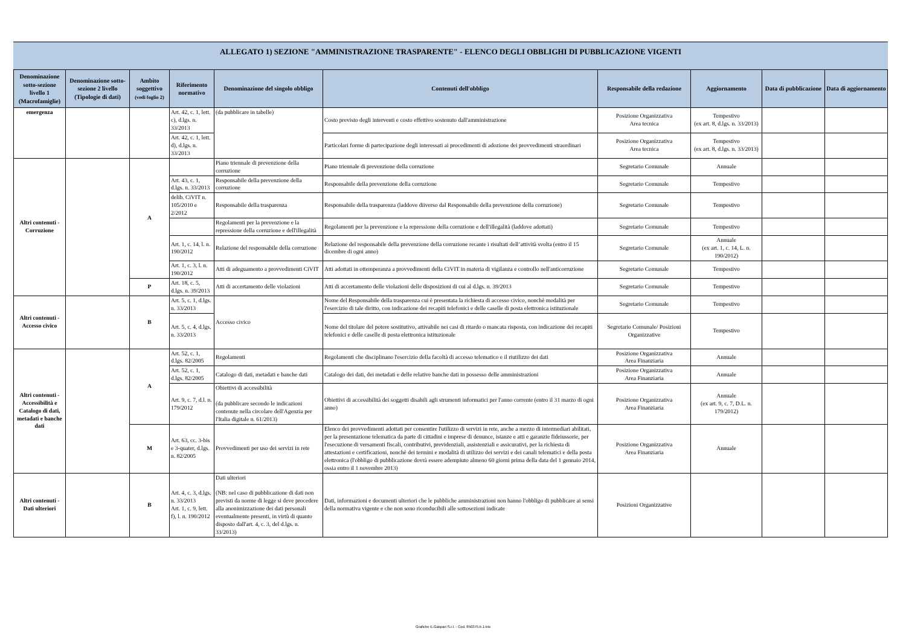ALLEGATO 1) SEZIONE "AMMINISTRAZIONE TRASPARENTE" - ELENCO DEGLI OBBLIGHI DI PUBBLICAZIONE VIGENTI
| Denominazione sotto-sezione livello 1 (Macrofamiglie) | Denominazione sotto-sezione 2 livello (Tipologie di dati) | Ambito soggettivo (vedi foglio 2) | Riferimento normativo | Denominazione del singolo obbligo | Contenuti dell'obbligo | Responsabile della redazione | Aggiornamento | Data di pubblicazione | Data di aggiornamento |
| --- | --- | --- | --- | --- | --- | --- | --- | --- | --- |
| emergenza | | | Art. 42, c. 1, lett. c), d.lgs. n. 33/2013 | (da pubblicare in tabelle) | Costo previsto degli interventi e costo effettivo sostenuto dall'amministrazione | Posizione Organizzativa Area tecnica | Tempestivo (ex art. 8, d.lgs. n. 33/2013) | | |
| | | | Art. 42, c. 1, lett. d), d.lgs. n. 33/2013 | | Particolari forme di partecipazione degli interessati ai procedimenti di adozione dei provvedimenti straordinari | Posizione Organizzativa Area tecnica | Tempestivo (ex art. 8, d.lgs. n. 33/2013) | | |
| Altri contenuti - Corruzione | | A | | Piano triennale di prevenzione della corruzione | Piano triennale di prevenzione della corruzione | Segretario Comunale | Annuale | | |
| | | | Art. 43, c. 1, d.lgs. n. 33/2013 | Responsabile della prevenzione della corruzione | Responsabile della prevenzione della corruzione | Segretario Comunale | Tempestivo | | |
| | | | delib. CiVIT n. 105/2010 e 2/2012 | Responsabile della trasparenza | Responsabile della trasparenza (laddove diiverso dal Responsabile della prevenzione della corruzione) | Segretario Comunale | Tempestivo | | |
| | | | | Regolamenti per la prevenzione e la repressione della corruzione e dell'illegalità | Regolamenti per la prevenzione e la repressione della corruzione e dell'illegalità (laddove adottati) | Segretario Comunale | Tempestivo | | |
| | | | Art. 1, c. 14, l. n. 190/2012 | Relazione del responsabile della corruzione | Relazione del responsabile della prevenzione della corruzione recante i risultati dell’attività svolta (entro il 15 dicembre di ogni anno) | Segretario Comunale | Annuale (ex art. 1, c. 14, L. n. 190/2012) | | |
| | | | Art. 1, c. 3, l. n. 190/2012 | Atti di adeguamento a provvedimenti CiVIT | Atti adottati in ottemperanza a provvedimenti della CiVIT in materia di vigilanza e controllo nell'anticorruzione | Segretario Comunale | Tempestivo | | |
| | | P | Art. 18, c. 5, d.lgs. n. 39/2013 | Atti di accertamento delle violazioni | Atti di accertamento delle violazioni delle disposizioni di cui al d.lgs. n. 39/2013 | Segretario Comunale | Tempestivo | | |
| Altri contenuti - Accesso civico | | B | Art. 5, c. 1, d.lgs. n. 33/2013 | Accesso civico | Nome del Responsabile della trasparenza cui è presentata la richiesta di accesso civico, nonchè modalità per l'esercizio di tale diritto, con indicazione dei recapiti telefonici e delle caselle di posta elettronica istituzionale | Segretario Comunale | Tempestivo | | |
| | | | Art. 5, c. 4, d.lgs. n. 33/2013 | | Nome del titolare del potere sostitutivo, attivabile nei casi di ritardo o mancata risposta, con indicazione dei recapiti telefonici e delle caselle di posta elettronica istituzionale | Segretario Comunale/ Posizioni Organizzative | Tempestivo | | |
| Altri contenuti - Accessibilità e Catalogo di dati, metadati e banche dati | | A | Art. 52, c. 1, d.lgs. 82/2005 | Regolamenti | Regolamenti che disciplinano l'esercizio della facoltà di accesso telematico e il riutilizzo dei dati | Posizione Organizzativa Area Finanziaria | Annuale | | |
| | | | Art. 52, c. 1, d.lgs. 82/2005 | Catalogo di dati, metadati e banche dati | Catalogo dei dati, dei metadati e delle relative banche dati in possesso delle amministrazioni | Posizione Organizzativa Area Finanziaria | Annuale | | |
| | | | Art. 9, c. 7, d.l. n. 179/2012 | Obiettivi di accessibilità (da pubblicare secondo le indicazioni contenute nella circolare dell'Agenzia per l'Italia digitale n. 61/2013) | Obiettivi di accessibilità dei soggetti disabili agli strumenti informatici per l'anno corrente (entro il 31 marzo di ogni anno) | Posizione Organizzativa Area Finanziaria | Annuale (ex art. 9, c. 7, D.L. n. 179/2012) | | |
| | | M | Art. 63, cc. 3-bis e 3-quater, d.lgs. n. 82/2005 | Provvedimenti per uso dei servizi in rete | Elenco dei provvedimenti adottati per consentire l'utilizzo di servizi in rete, anche a mezzo di intermediari abilitati, per la presentazione telematica da parte di cittadini e imprese di denunce, istanze e atti e garanzie fideiussorie, per l'esecuzione di versamenti fiscali, contributivi, previdenziali, assistenziali e assicurativi, per la richiesta di attestazioni e certificazioni, nonchè dei termini e modalità di utilizzo dei servizi e dei canali telematici e della posta elettronica (l'obbligo di pubblicazione dovrà essere adempiuto almeno 60 giorni prima della data del 1 gennaio 2014, ossia entro il 1 novembre 2013) | Posizione Organizzativa Area Finanziaria | Annuale | | |
| Altri contenuti - Dati ulteriori | | B | Art. 4, c. 3, d.lgs. n. 33/2013 Art. 1, c. 9, lett. f), l. n. 190/2012 | Dati ulteriori (NB: nel caso di pubblicazione di dati non previsti da norme di legge si deve procedere alla anonimizzazione dei dati personali eventualmente presenti, in virtù di quanto disposto dall'art. 4, c. 3, del d.lgs. n. 33/2013) | Dati, informazioni e documenti ulteriori che le pubbliche amministrazioni non hanno l'obbligo di pubblicare ai sensi della normativa vigente e che non sono riconducibili alle sottosezioni indicate | Posizioni Organizzative | | | |
Grafiche E.Gaspari S.r.l. - Cod. 850375.b.1-bis